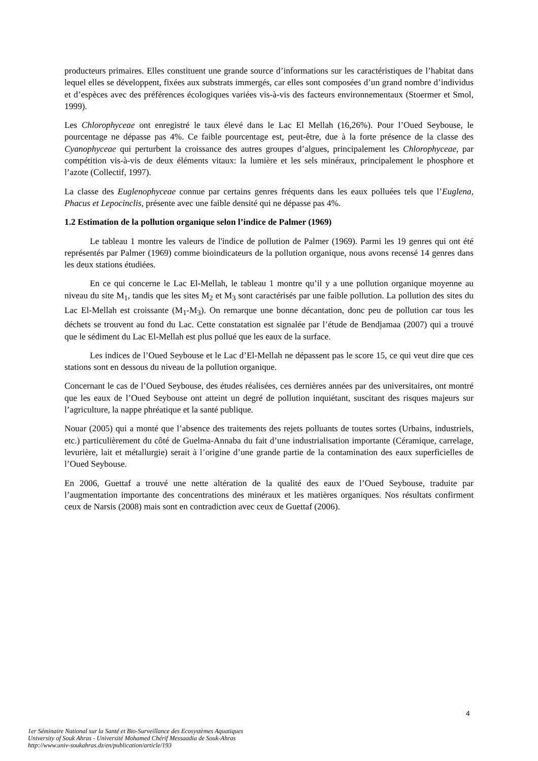producteurs primaires. Elles constituent une grande source d’informations sur les caractéristiques de l’habitat dans lequel elles se développent, fixées aux substrats immergés, car elles sont composées d’un grand nombre d’individus et d’espèces avec des préférences écologiques variées vis-à-vis des facteurs environnementaux (Stoermer et Smol, 1999).
Les Chlorophyceae ont enregistré le taux élevé dans le Lac El Mellah (16,26%). Pour l’Oued Seybouse, le pourcentage ne dépasse pas 4%. Ce faible pourcentage est, peut-être, due à la forte présence de la classe des Cyanophyceae qui perturbent la croissance des autres groupes d’algues, principalement les Chlorophyceae, par compétition vis-à-vis de deux éléments vitaux: la lumière et les sels minéraux, principalement le phosphore et l’azote (Collectif, 1997).
La classe des Euglenophyceae connue par certains genres fréquents dans les eaux polluées tels que l’Euglena, Phacus et Lepocinclis, présente avec une faible densité qui ne dépasse pas 4%.
1.2 Estimation de la pollution organique selon l’indice de Palmer (1969)
Le tableau 1 montre les valeurs de l'indice de pollution de Palmer (1969). Parmi les 19 genres qui ont été représentés par Palmer (1969) comme bioindicateurs de la pollution organique, nous avons recensé 14 genres dans les deux stations étudiées.
En ce qui concerne le Lac El-Mellah, le tableau 1 montre qu’il y a une pollution organique moyenne au niveau du site M<sub>1</sub>, tandis que les sites M<sub>2</sub> et M<sub>3</sub> sont caractérisés par une faible pollution. La pollution des sites du Lac El-Mellah est croissante (M<sub>1</sub>-M<sub>3</sub>). On remarque une bonne décantation, donc peu de pollution car tous les déchets se trouvent au fond du Lac. Cette constatation est signalée par l’étude de Bendjamaa (2007) qui a trouvé que le sédiment du Lac El-Mellah est plus pollué que les eaux de la surface.
Les indices de l’Oued Seybouse et le Lac d’El-Mellah ne dépassent pas le score 15, ce qui veut dire que ces stations sont en dessous du niveau de la pollution organique.
Concernant le cas de l’Oued Seybouse, des études réalisées, ces dernières années par des universitaires, ont montré que les eaux de l’Oued Seybouse ont atteint un degré de pollution inquiétant, suscitant des risques majeurs sur l’agriculture, la nappe phréatique et la santé publique.
Nouar (2005) qui a monté que l’absence des traitements des rejets polluants de toutes sortes (Urbains, industriels, etc.) particulièrement du côté de Guelma-Annaba du fait d’une industrialisation importante (Céramique, carrelage, levurière, lait et métallurgie) serait à l’origine d’une grande partie de la contamination des eaux superficielles de l’Oued Seybouse.
En 2006, Guettaf a trouvé une nette altération de la qualité des eaux de l’Oued Seybouse, traduite par l’augmentation importante des concentrations des minéraux et les matières organiques. Nos résultats confirment ceux de Narsis (2008) mais sont en contradiction avec ceux de Guettaf (2006).
4
1er Séminaire National sur la Santé et Bio-Surveillance des Ecosystèmes Aquatiques
University of Souk Ahras - Université Mohamed Chérif Messaadia de Souk-Ahras
http://www.univ-soukahras.dz/en/publication/article/193